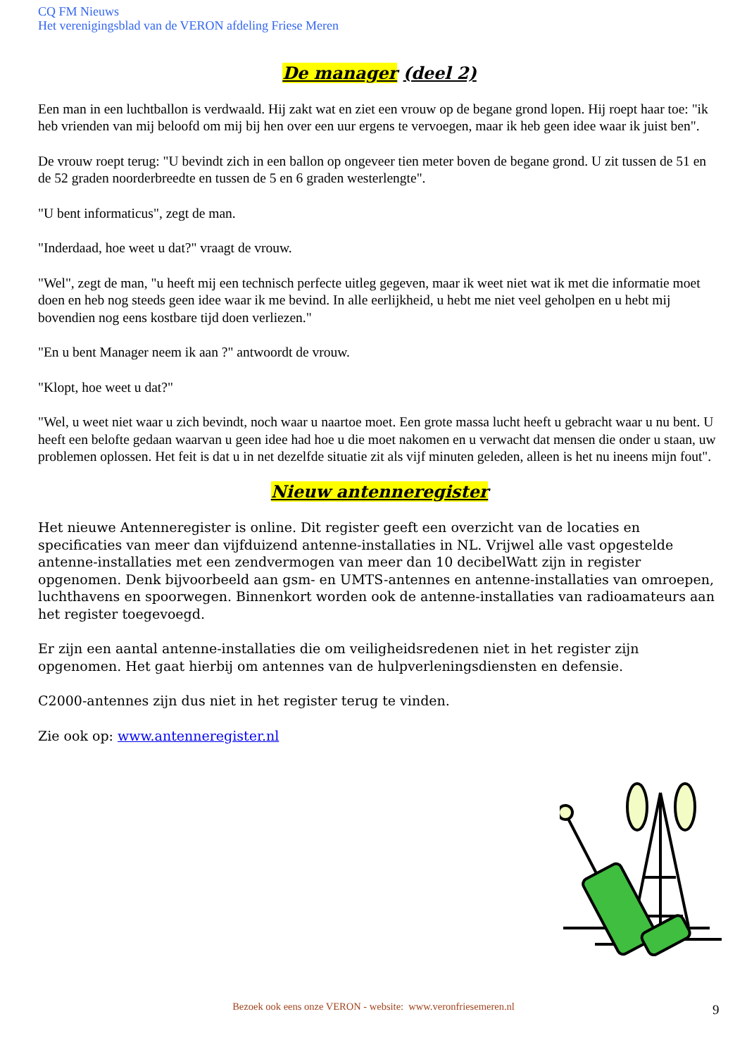CQ FM Nieuws
Het verenigingsblad van de VERON afdeling Friese Meren
De manager (deel 2)
Een man in een luchtballon is verdwaald. Hij zakt wat en ziet een vrouw op de begane grond lopen. Hij roept haar toe: "ik heb vrienden van mij beloofd om mij bij hen over een uur ergens te vervoegen, maar ik heb geen idee waar ik juist ben".
De vrouw roept terug: "U bevindt zich in een ballon op ongeveer tien meter boven de begane grond. U zit tussen de 51 en de 52 graden noorderbreedte en tussen de 5 en 6 graden westerlengte".
"U bent informaticus", zegt de man.
"Inderdaad, hoe weet u dat?" vraagt de vrouw.
"Wel", zegt de man, "u heeft mij een technisch perfecte uitleg gegeven, maar ik weet niet wat ik met die informatie moet doen en heb nog steeds geen idee waar ik me bevind. In alle eerlijkheid, u hebt me niet veel geholpen en u hebt mij bovendien nog eens kostbare tijd doen verliezen."
"En u bent Manager neem ik aan ?" antwoordt de vrouw.
"Klopt, hoe weet u dat?"
"Wel, u weet niet waar u zich bevindt, noch waar u naartoe moet. Een grote massa lucht heeft u gebracht waar u nu bent. U heeft een belofte gedaan waarvan u geen idee had hoe u die moet nakomen en u verwacht dat mensen die onder u staan, uw problemen oplossen. Het feit is dat u in net dezelfde situatie zit als vijf minuten geleden, alleen is het nu ineens mijn fout".
Nieuw antenneregister
Het nieuwe Antenneregister is online. Dit register geeft een overzicht van de locaties en specificaties van meer dan vijfduizend antenne-installaties in NL. Vrijwel alle vast opgestelde antenne-installaties met een zendvermogen van meer dan 10 decibelWatt zijn in register opgenomen. Denk bijvoorbeeld aan gsm- en UMTS-antennes en antenne-installaties van omroepen, luchthavens en spoorwegen. Binnenkort worden ook de antenne-installaties van radioamateurs aan het register toegevoegd.
Er zijn een aantal antenne-installaties die om veiligheidsredenen niet in het register zijn opgenomen. Het gaat hierbij om antennes van de hulpverleningsdiensten en defensie.
C2000-antennes zijn dus niet in het register terug te vinden.
Zie ook op: www.antenneregister.nl
Bezoek ook eens onze VERON - website: www.veronfriesemeren.nl 9